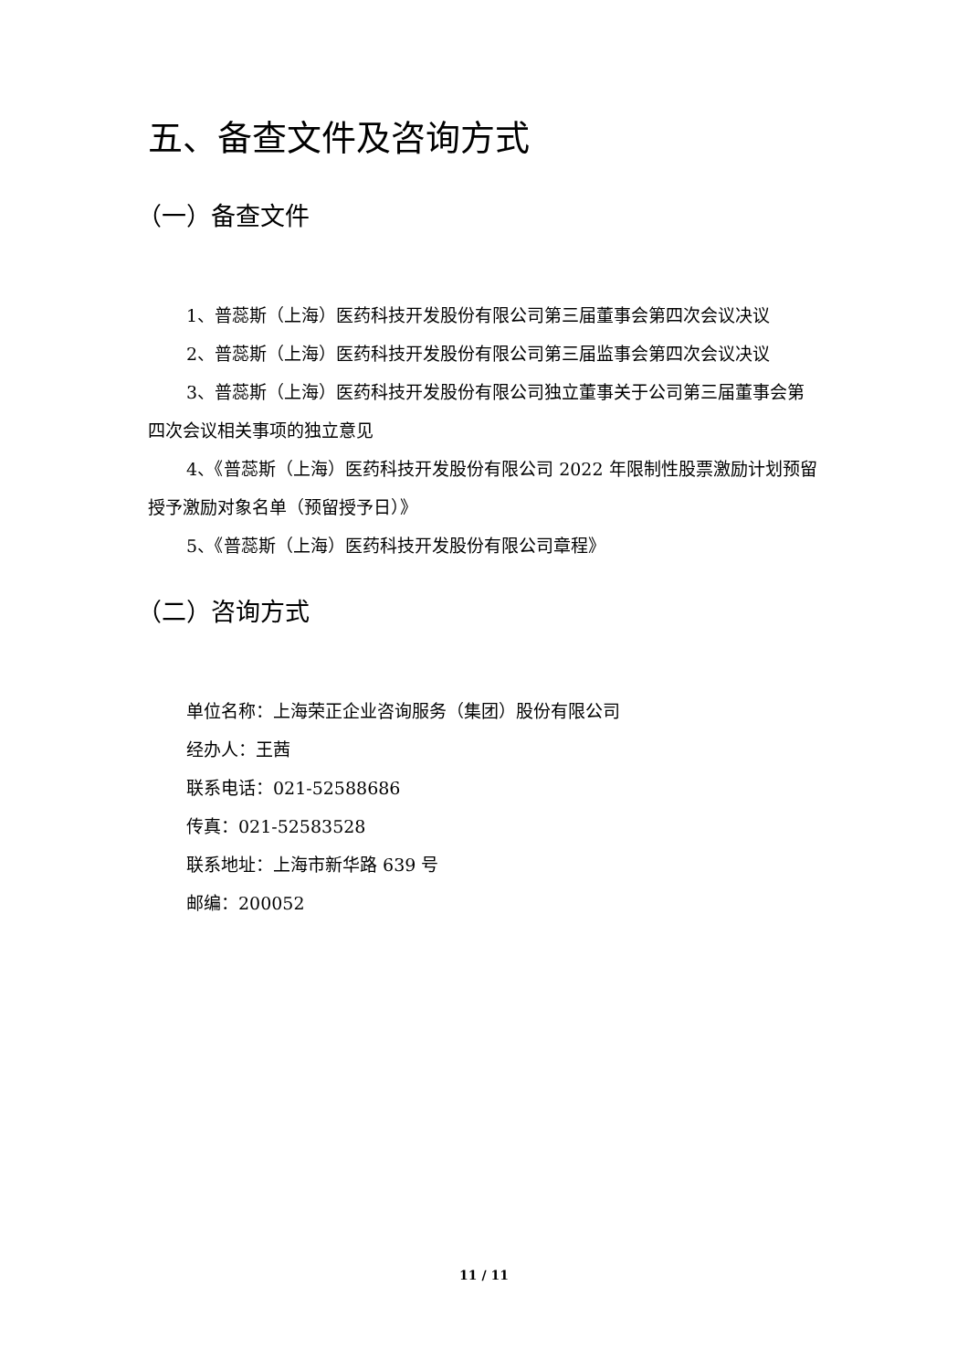五、备查文件及咨询方式
（一）备查文件
1、普蕊斯（上海）医药科技开发股份有限公司第三届董事会第四次会议决议
2、普蕊斯（上海）医药科技开发股份有限公司第三届监事会第四次会议决议
3、普蕊斯（上海）医药科技开发股份有限公司独立董事关于公司第三届董事会第四次会议相关事项的独立意见
4、《普蕊斯（上海）医药科技开发股份有限公司 2022 年限制性股票激励计划预留授予激励对象名单（预留授予日）》
5、《普蕊斯（上海）医药科技开发股份有限公司章程》
（二）咨询方式
单位名称：上海荣正企业咨询服务（集团）股份有限公司
经办人：王茜
联系电话：021-52588686
传真：021-52583528
联系地址：上海市新华路 639 号
邮编：200052
11 / 11